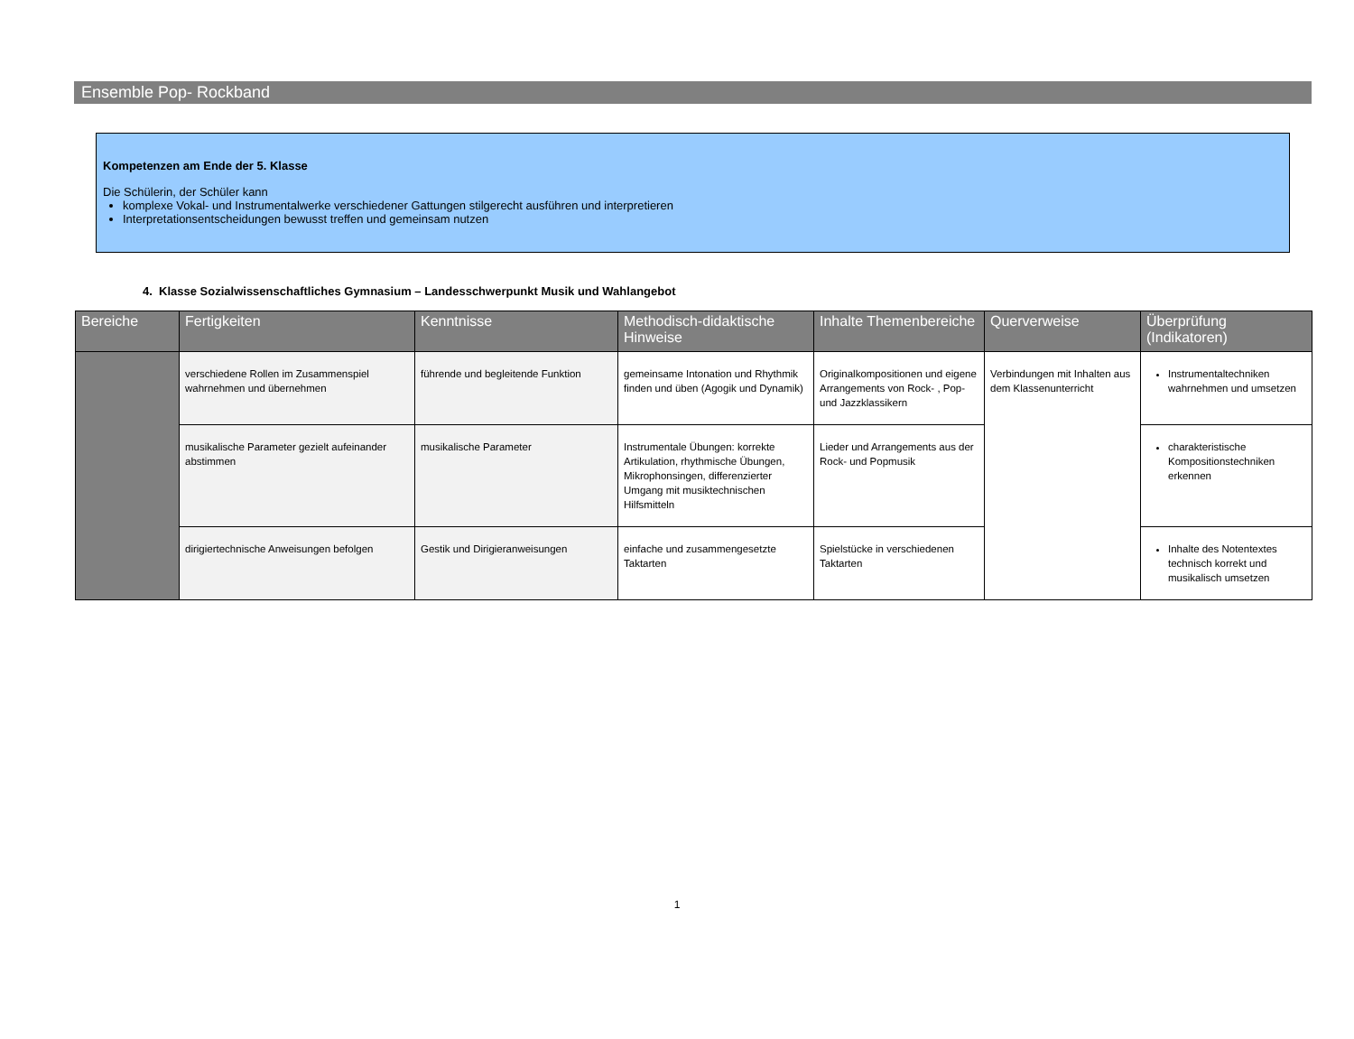Ensemble Pop- Rockband
Kompetenzen am Ende der 5. Klasse
Die Schülerin, der Schüler kann
komplexe Vokal- und Instrumentalwerke verschiedener Gattungen stilgerecht ausführen und interpretieren
Interpretationsentscheidungen bewusst treffen und gemeinsam nutzen
4. Klasse Sozialwissenschaftliches Gymnasium – Landesschwerpunkt Musik und Wahlangebot
| Bereiche | Fertigkeiten | Kenntnisse | Methodisch-didaktische Hinweise | Inhalte Themenbereiche | Querverweise | Überprüfung (Indikatoren) |
| --- | --- | --- | --- | --- | --- | --- |
| | verschiedene Rollen im Zusammenspiel wahrnehmen und übernehmen | führende und begleitende Funktion | gemeinsame Intonation und Rhythmik finden und üben (Agogik und Dynamik) | Originalkompositionen und eigene Arrangements von Rock- , Pop- und Jazzklassikern | Verbindungen mit Inhalten aus dem Klassenunterricht | Instrumentaltechniken wahrnehmen und umsetzen |
| | musikalische Parameter gezielt aufeinander abstimmen | musikalische Parameter | Instrumentale Übungen: korrekte Artikulation, rhythmische Übungen, Mikrophonsingen, differenzierter Umgang mit musiktechnischen Hilfsmitteln | Lieder und Arrangements aus der Rock- und Popmusik | | charakteristische Kompositionstechniken erkennen |
| | dirigiertechnische Anweisungen befolgen | Gestik und Dirigieranweisungen | einfache und zusammengesetzte Taktarten | Spielstücke in verschiedenen Taktarten | | Inhalte des Notentextes technisch korrekt und musikalisch umsetzen |
1